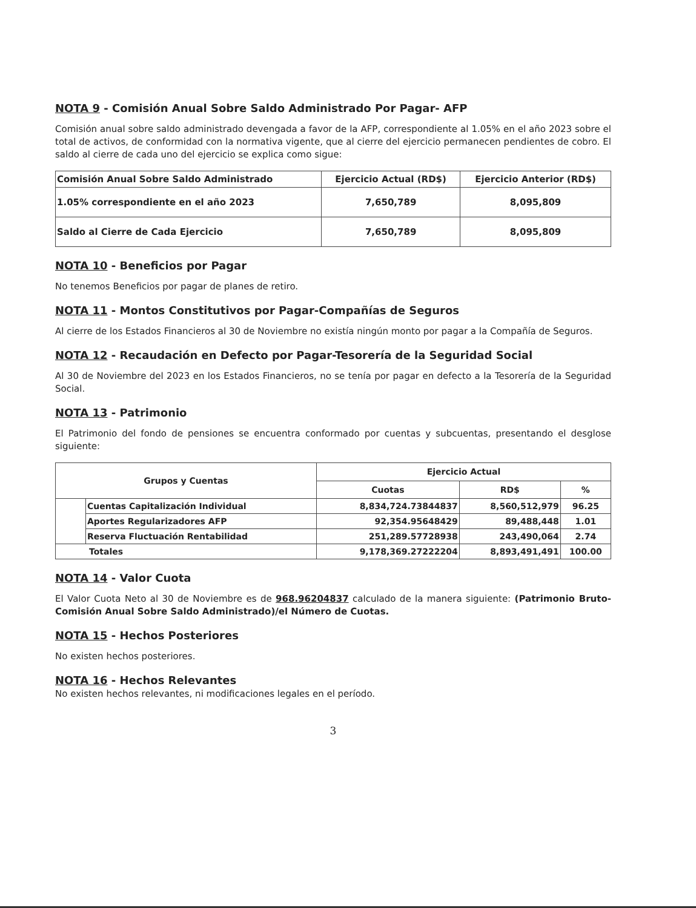NOTA 9 - Comisión Anual Sobre Saldo Administrado Por Pagar- AFP
Comisión anual sobre saldo administrado devengada a favor de la AFP, correspondiente al 1.05% en el año 2023 sobre el total de activos, de conformidad con la normativa vigente, que al cierre del ejercicio permanecen pendientes de cobro. El saldo al cierre de cada uno del ejercicio se explica como sigue:
| Comisión Anual Sobre Saldo Administrado | Ejercicio Actual (RD$) | Ejercicio Anterior (RD$) |
| --- | --- | --- |
| 1.05% correspondiente en el año 2023 | 7,650,789 | 8,095,809 |
| Saldo al Cierre de Cada Ejercicio | 7,650,789 | 8,095,809 |
NOTA 10 - Beneficios por Pagar
No tenemos Beneficios por pagar de planes de retiro.
NOTA 11 - Montos Constitutivos por Pagar-Compañías de Seguros
Al cierre de los Estados Financieros al 30 de Noviembre no existía ningún monto por pagar a la Compañía de Seguros.
NOTA 12 - Recaudación en Defecto por Pagar-Tesorería de la Seguridad Social
Al 30 de Noviembre del 2023 en los Estados Financieros, no se tenía por pagar en defecto a la Tesorería de la Seguridad Social.
NOTA 13 - Patrimonio
El Patrimonio del fondo de pensiones se encuentra conformado por cuentas y subcuentas, presentando el desglose siguiente:
| Grupos y Cuentas | | Ejercicio Actual | | |
| --- | --- | --- | --- | --- |
| | | Cuotas | RD$ | % |
| | Cuentas Capitalización Individual | 8,834,724.73844837 | 8,560,512,979 | 96.25 |
| | Aportes Regularizadores AFP | 92,354.95648429 | 89,488,448 | 1.01 |
| | Reserva Fluctuación Rentabilidad | 251,289.57728938 | 243,490,064 | 2.74 |
| Totales | | 9,178,369.27222204 | 8,893,491,491 | 100.00 |
NOTA 14 - Valor Cuota
El Valor Cuota Neto al 30 de Noviembre es de 968.96204837 calculado de la manera siguiente: (Patrimonio Bruto-Comisión Anual Sobre Saldo Administrado)/el Número de Cuotas.
NOTA 15 - Hechos Posteriores
No existen hechos posteriores.
NOTA 16 - Hechos Relevantes
No existen hechos relevantes, ni modificaciones legales en el período.
3